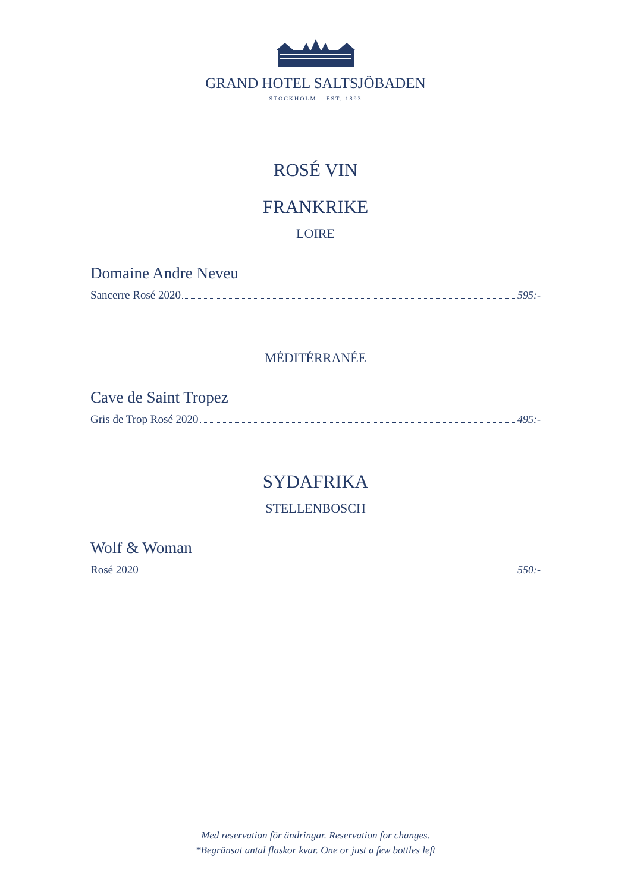GRAND HOTEL SALTSJÖBADEN
STOCKHOLM – EST. 1893
ROSÉ VIN
FRANKRIKE
LOIRE
Domaine Andre Neveu
Sancerre Rosé 2020 595:-
MÉDITÉRRANÉE
Cave de Saint Tropez
Gris de Trop Rosé 2020 495:-
SYDAFRIKA
STELLENBOSCH
Wolf & Woman
Rosé 2020 550:-
Med reservation för ändringar. Reservation for changes.
*Begränsat antal flaskor kvar. One or just a few bottles left